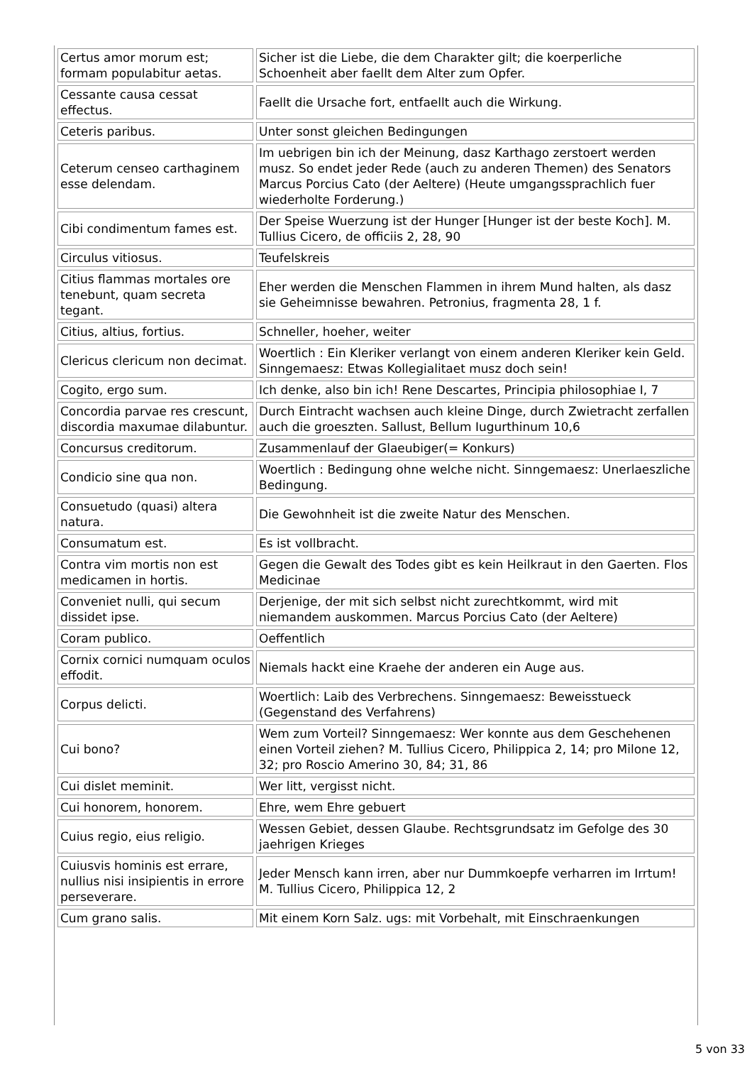| Certus amor morum est; formam populabitur aetas. | Sicher ist die Liebe, die dem Charakter gilt; die koerperliche Schoenheit aber faellt dem Alter zum Opfer. |
| Cessante causa cessat effectus. | Faellt die Ursache fort, entfaellt auch die Wirkung. |
| Ceteris paribus. | Unter sonst gleichen Bedingungen |
| Ceterum censeo carthaginem esse delendam. | Im uebrigen bin ich der Meinung, dasz Karthago zerstoert werden musz. So endet jeder Rede (auch zu anderen Themen) des Senators Marcus Porcius Cato (der Aeltere) (Heute umgangssprachlich fuer wiederholte Forderung.) |
| Cibi condimentum fames est. | Der Speise Wuerzung ist der Hunger [Hunger ist der beste Koch]. M. Tullius Cicero, de officiis 2, 28, 90 |
| Circulus vitiosus. | Teufelskreis |
| Citius flammas mortales ore tenebunt, quam secreta tegant. | Eher werden die Menschen Flammen in ihrem Mund halten, als dasz sie Geheimnisse bewahren. Petronius, fragmenta 28, 1 f. |
| Citius, altius, fortius. | Schneller, hoeher, weiter |
| Clericus clericum non decimat. | Woertlich : Ein Kleriker verlangt von einem anderen Kleriker kein Geld. Sinngemaesz: Etwas Kollegialitaet musz doch sein! |
| Cogito, ergo sum. | Ich denke, also bin ich! Rene Descartes, Principia philosophiae I, 7 |
| Concordia parvae res crescunt, discordia maxumae dilabuntur. | Durch Eintracht wachsen auch kleine Dinge, durch Zwietracht zerfallen auch die groeszten. Sallust, Bellum Iugurthinum 10,6 |
| Concursus creditorum. | Zusammenlauf der Glaeubiger(= Konkurs) |
| Condicio sine qua non. | Woertlich : Bedingung ohne welche nicht. Sinngemaesz: Unerlaeszliche Bedingung. |
| Consuetudo (quasi) altera natura. | Die Gewohnheit ist die zweite Natur des Menschen. |
| Consumatum est. | Es ist vollbracht. |
| Contra vim mortis non est medicamen in hortis. | Gegen die Gewalt des Todes gibt es kein Heilkraut in den Gaerten. Flos Medicinae |
| Conveniet nulli, qui secum dissidet ipse. | Derjenige, der mit sich selbst nicht zurechtkommt, wird mit niemandem auskommen. Marcus Porcius Cato (der Aeltere) |
| Coram publico. | Oeffentlich |
| Cornix cornici numquam oculos effodit. | Niemals hackt eine Kraehe der anderen ein Auge aus. |
| Corpus delicti. | Woertlich: Laib des Verbrechens. Sinngemaesz: Beweisstueck (Gegenstand des Verfahrens) |
| Cui bono? | Wem zum Vorteil? Sinngemaesz: Wer konnte aus dem Geschehenen einen Vorteil ziehen? M. Tullius Cicero, Philippica 2, 14; pro Milone 12, 32; pro Roscio Amerino 30, 84; 31, 86 |
| Cui dislet meminit. | Wer litt, vergisst nicht. |
| Cui honorem, honorem. | Ehre, wem Ehre gebuert |
| Cuius regio, eius religio. | Wessen Gebiet, dessen Glaube. Rechtsgrundsatz im Gefolge des 30 jaehrigen Krieges |
| Cuiusvis hominis est errare, nullius nisi insipientis in errore perseverare. | Jeder Mensch kann irren, aber nur Dummkoepfe verharren im Irrtum! M. Tullius Cicero, Philippica 12, 2 |
| Cum grano salis. | Mit einem Korn Salz. ugs: mit Vorbehalt, mit Einschraenkungen |
5 von 33